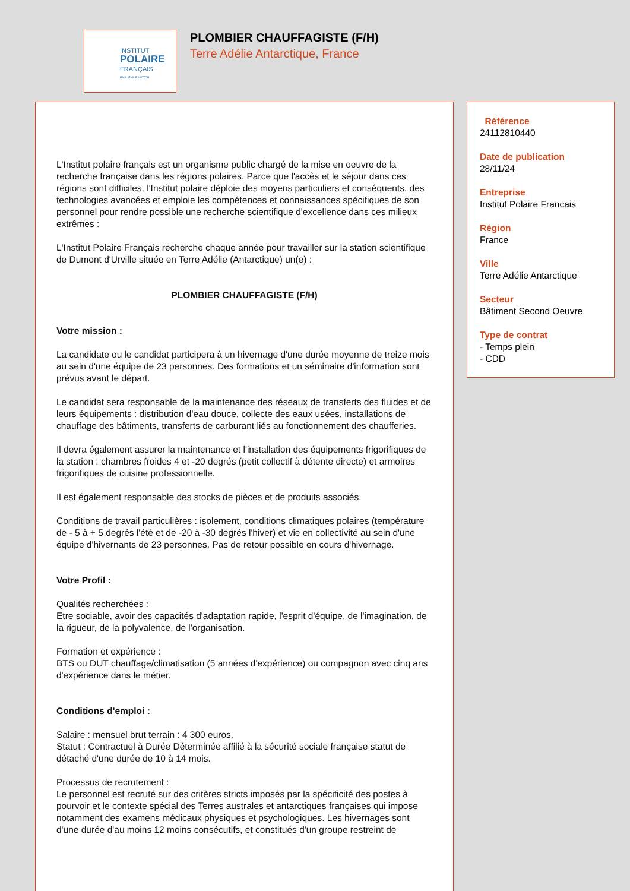INSTITUT
POLAIRE
FRANÇAIS
PAUL-ÉMILE VICTOR
PLOMBIER CHAUFFAGISTE (F/H)
Terre Adélie Antarctique, France
L'Institut polaire français est un organisme public chargé de la mise en oeuvre de la recherche française dans les régions polaires. Parce que l'accès et le séjour dans ces régions sont difficiles, l'Institut polaire déploie des moyens particuliers et conséquents, des technologies avancées et emploie les compétences et connaissances spécifiques de son personnel pour rendre possible une recherche scientifique d'excellence dans ces milieux extrêmes :
L'Institut Polaire Français recherche chaque année pour travailler sur la station scientifique de Dumont d'Urville située en Terre Adélie (Antarctique) un(e) :
PLOMBIER CHAUFFAGISTE (F/H)
Votre mission :
La candidate ou le candidat participera à un hivernage d'une durée moyenne de treize mois au sein d'une équipe de 23 personnes. Des formations et un séminaire d'information sont prévus avant le départ.
Le candidat sera responsable de la maintenance des réseaux de transferts des fluides et de leurs équipements : distribution d'eau douce, collecte des eaux usées, installations de chauffage des bâtiments, transferts de carburant liés au fonctionnement des chaufferies.
Il devra également assurer la maintenance et l'installation des équipements frigorifiques de la station : chambres froides 4 et -20 degrés (petit collectif à détente directe) et armoires frigorifiques de cuisine professionnelle.
Il est également responsable des stocks de pièces et de produits associés.
Conditions de travail particulières : isolement, conditions climatiques polaires (température de - 5 à + 5 degrés l'été et de -20 à -30 degrés l'hiver) et vie en collectivité au sein d'une équipe d'hivernants de 23 personnes. Pas de retour possible en cours d'hivernage.
Votre Profil :
Qualités recherchées :
Etre sociable, avoir des capacités d'adaptation rapide, l'esprit d'équipe, de l'imagination, de la rigueur, de la polyvalence, de l'organisation.
Formation et expérience :
BTS ou DUT chauffage/climatisation (5 années d'expérience) ou compagnon avec cinq ans d'expérience dans le métier.
Conditions d'emploi :
Salaire : mensuel brut terrain : 4 300 euros.
Statut : Contractuel à Durée Déterminée affilié à la sécurité sociale française statut de détaché d'une durée de 10 à 14 mois.
Processus de recrutement :
Le personnel est recruté sur des critères stricts imposés par la spécificité des postes à pourvoir et le contexte spécial des Terres australes et antarctiques françaises qui impose notamment des examens médicaux physiques et psychologiques. Les hivernages sont d'une durée d'au moins 12 moins consécutifs, et constitués d'un groupe restreint de
Référence
24112810440
Date de publication
28/11/24
Entreprise
Institut Polaire Francais
Région
France
Ville
Terre Adélie Antarctique
Secteur
Bâtiment Second Oeuvre
Type de contrat
- Temps plein
- CDD